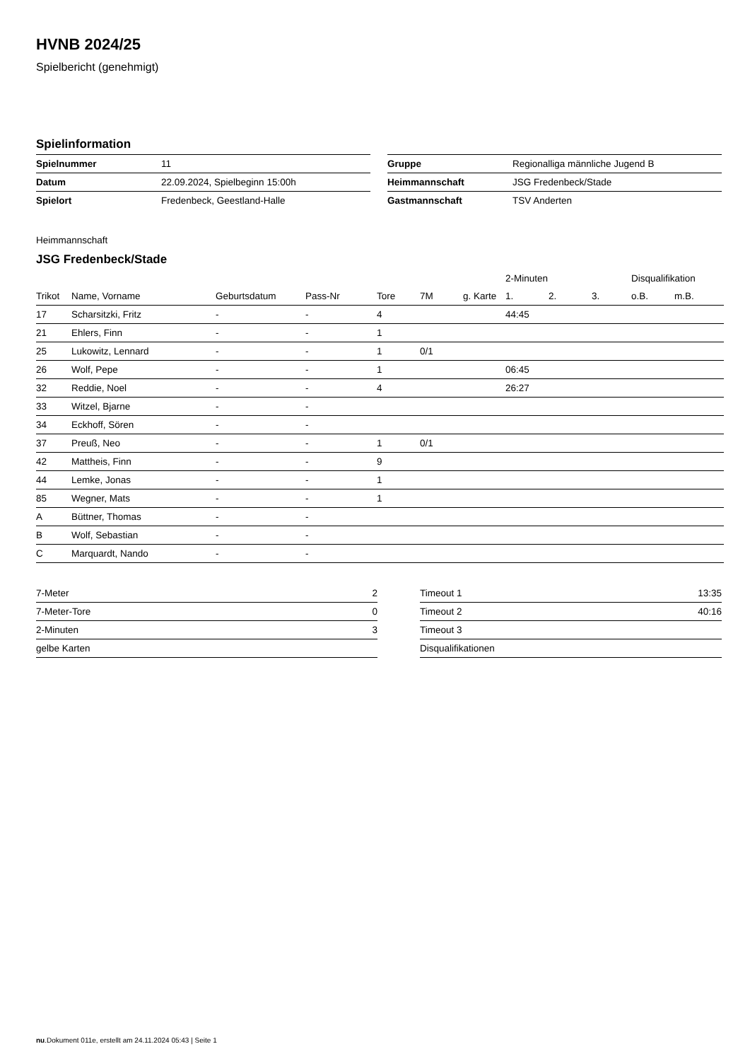HVNB 2024/25
Spielbericht (genehmigt)
Spielinformation
| Spielnummer | 11 |
| Datum | 22.09.2024, Spielbeginn 15:00h |
| Spielort | Fredenbeck, Geestland-Halle |
| Gruppe | Regionalliga männliche Jugend B |
| Heimmannschaft | JSG Fredenbeck/Stade |
| Gastmannschaft | TSV Anderten |
Heimmannschaft
JSG Fredenbeck/Stade
| | | | | | | | 2-Minuten | | | Disqualifikation | |
| --- | --- | --- | --- | --- | --- | --- | --- | --- | --- | --- | --- |
| Trikot | Name, Vorname | Geburtsdatum | Pass-Nr | Tore | 7M | g. Karte | 1. | 2. | 3. | o.B. | m.B. |
| 17 | Scharsitzki, Fritz | - | - | 4 | | | 44:45 | | | | |
| 21 | Ehlers, Finn | - | - | 1 | | | | | | | |
| 25 | Lukowitz, Lennard | - | - | 1 | 0/1 | | | | | | |
| 26 | Wolf, Pepe | - | - | 1 | | | 06:45 | | | | |
| 32 | Reddie, Noel | - | - | 4 | | | 26:27 | | | | |
| 33 | Witzel, Bjarne | - | - | | | | | | | | |
| 34 | Eckhoff, Sören | - | - | | | | | | | | |
| 37 | Preuß, Neo | - | - | 1 | 0/1 | | | | | | |
| 42 | Mattheis, Finn | - | - | 9 | | | | | | | |
| 44 | Lemke, Jonas | - | - | 1 | | | | | | | |
| 85 | Wegner, Mats | - | - | 1 | | | | | | | |
| A | Büttner, Thomas | - | - | | | | | | | | |
| B | Wolf, Sebastian | - | - | | | | | | | | |
| C | Marquardt, Nando | - | - | | | | | | | | |
| 7-Meter | 2 |
| 7-Meter-Tore | 0 |
| 2-Minuten | 3 |
| gelbe Karten | |
| Timeout 1 | 13:35 |
| Timeout 2 | 40:16 |
| Timeout 3 | |
| Disqualifikationen | |
nu.Dokument 011e, erstellt am 24.11.2024 05:43 | Seite 1